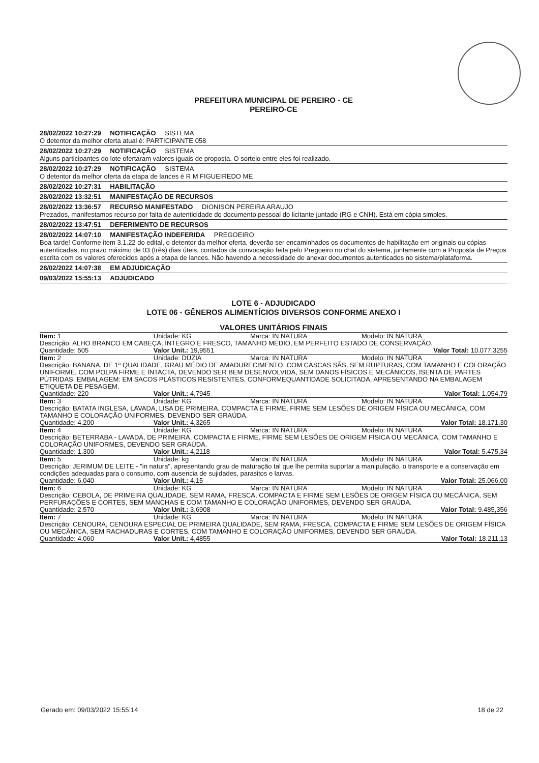PREFEITURA MUNICIPAL DE PEREIRO - CE
PEREIRO-CE
28/02/2022 10:27:29 NOTIFICAÇÃO SISTEMA
O detentor da melhor oferta atual é: PARTICIPANTE 058
28/02/2022 10:27:29 NOTIFICAÇÃO SISTEMA
Alguns participantes do lote ofertaram valores iguais de proposta. O sorteio entre eles foi realizado.
28/02/2022 10:27:29 NOTIFICAÇÃO SISTEMA
O detentor da melhor oferta da etapa de lances é R M FIGUEIREDO ME
28/02/2022 10:27:31 HABILITAÇÃO
28/02/2022 13:32:51 MANIFESTAÇÃO DE RECURSOS
28/02/2022 13:36:57 RECURSO MANIFESTADO DIONISON PEREIRA ARAUJO
Prezados, manifestamos recurso por falta de autenticidade do documento pessoal do licitante juntado (RG e CNH). Está em cópia simples.
28/02/2022 13:47:51 DEFERIMENTO DE RECURSOS
28/02/2022 14:07:10 MANIFESTAÇÃO INDEFERIDA PREGOEIRO
Boa tarde! Conforme item 3.1.22 do edital, o detentor da melhor oferta, deverão ser encaminhados os documentos de habilitação em originais ou cópias autenticadas, no prazo máximo de 03 (três) dias úteis, contados da convocação feita pelo Pregoeiro no chat do sistema, juntamente com a Proposta de Preços escrita com os valores oferecidos após a etapa de lances. Não havendo a necessidade de anexar documentos autenticados no sistema/plataforma.
28/02/2022 14:07:38 EM ADJUDICAÇÃO
09/03/2022 15:55:13 ADJUDICADO
LOTE 6 - ADJUDICADO
LOTE 06 - GÊNEROS ALIMENTÍCIOS DIVERSOS CONFORME ANEXO I
VALORES UNITÁRIOS FINAIS
| Item: 1 | Unidade: KG | Marca: IN NATURA | Modelo: IN NATURA |
| Descrição: ALHO BRANCO EM CABEÇA, ÍNTEGRO E FRESCO, TAMANHO MÉDIO, EM PERFEITO ESTADO DE CONSERVAÇÃO. | | | |
| Quantidade: 505 | Valor Unit.: 19,9551 | | Valor Total: 10.077,3255 |
| Item: 2 | Unidade: DÚZIA | Marca: IN NATURA | Modelo: IN NATURA |
| Descrição: BANANA, DE 1ª QUALIDADE, GRAU MÉDIO DE AMADURECIMENTO, COM CASCAS SÃS, SEM RUPTURAS, COM TAMANHO E COLORAÇÃO UNIFORME, COM POLPA FIRME E INTACTA, DEVENDO SER BEM DESENVOLVIDA, SEM DANOS FÍSICOS E MECÂNICOS, ISENTA DE PARTES PÚTRIDAS. EMBALAGEM: EM SACOS PLÁSTICOS RESISTENTES, CONFORMEQUANTIDADE SOLICITADA, APRESENTANDO NA EMBALAGEM ETIQUETA DE PESAGEM. | | | |
| Quantidade: 220 | Valor Unit.: 4,7945 | | Valor Total: 1.054,79 |
| Item: 3 | Unidade: KG | Marca: IN NATURA | Modelo: IN NATURA |
| Descrição: BATATA INGLESA, LAVADA, LISA DE PRIMEIRA, COMPACTA E FIRME, FIRME SEM LESÕES DE ORIGEM FÍSICA OU MECÂNICA, COM TAMANHO E COLORAÇÃO UNIFORMES, DEVENDO SER GRAÚDA. | | | |
| Quantidade: 4.200 | Valor Unit.: 4,3265 | | Valor Total: 18.171,30 |
| Item: 4 | Unidade: KG | Marca: IN NATURA | Modelo: IN NATURA |
| Descrição: BETERRABA - LAVADA, DE PRIMEIRA, COMPACTA E FIRME, FIRME SEM LESÕES DE ORIGEM FÍSICA OU MECÂNICA, COM TAMANHO E COLORAÇÃO UNIFORMES, DEVENDO SER GRAÚDA. | | | |
| Quantidade: 1.300 | Valor Unit.: 4,2118 | | Valor Total: 5.475,34 |
| Item: 5 | Unidade: kg | Marca: IN NATURA | Modelo: IN NATURA |
| Descrição: JERIMUM DE LEITE - "in natura", apresentando grau de maturação tal que lhe permita suportar a manipulação, o transporte e a conservação em condições adequadas para o consumo, com ausencia de sujidades, parasitos e larvas. | | | |
| Quantidade: 6.040 | Valor Unit.: 4,15 | | Valor Total: 25.066,00 |
| Item: 6 | Unidade: KG | Marca: IN NATURA | Modelo: IN NATURA |
| Descrição: CEBOLA, DE PRIMEIRA QUALIDADE, SEM RAMA, FRESCA, COMPACTA E FIRME SEM LESÕES DE ORIGEM FÍSICA OU MECÂNICA, SEM PERFURAÇÕES E CORTES, SEM MANCHAS E COM TAMANHO E COLORAÇÃO UNIFORMES, DEVENDO SER GRAÚDA. | | | |
| Quantidade: 2.570 | Valor Unit.: 3,6908 | | Valor Total: 9.485,356 |
| Item: 7 | Unidade: KG | Marca: IN NATURA | Modelo: IN NATURA |
| Descrição: CENOURA, CENOURA ESPECIAL DE PRIMEIRA QUALIDADE, SEM RAMA, FRESCA, COMPACTA E FIRME SEM LESÕES DE ORIGEM FÍSICA OU MECÂNICA, SEM RACHADURAS E CORTES, COM TAMANHO E COLORAÇÃO UNIFORMES, DEVENDO SER GRAÚDA. | | | |
| Quantidade: 4.060 | Valor Unit.: 4,4855 | | Valor Total: 18.211,13 |
Gerado em: 09/03/2022 15:55:14 18 de 22